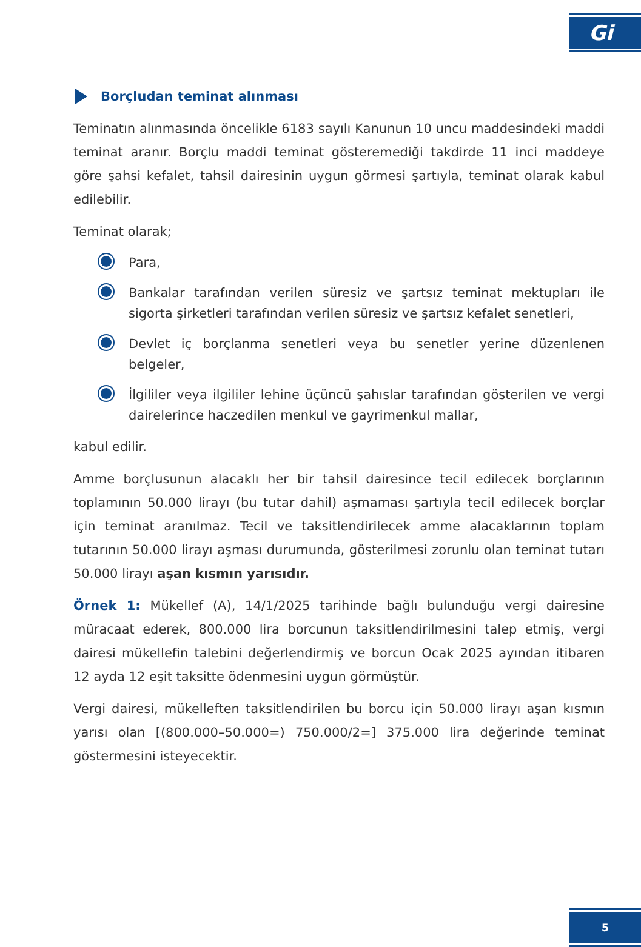Gi
Borçludan teminat alınması
Teminatın alınmasında öncelikle 6183 sayılı Kanunun 10 uncu maddesindeki maddi teminat aranır. Borçlu maddi teminat gösteremediği takdirde 11 inci maddeye göre şahsi kefalet, tahsil dairesinin uygun görmesi şartıyla, teminat olarak kabul edilebilir.
Teminat olarak;
Para,
Bankalar tarafından verilen süresiz ve şartsız teminat mektupları ile sigorta şirketleri tarafından verilen süresiz ve şartsız kefalet senetleri,
Devlet iç borçlanma senetleri veya bu senetler yerine düzenlenen belgeler,
İlgililer veya ilgililer lehine üçüncü şahıslar tarafından gösterilen ve vergi dairelerince haczedilen menkul ve gayrimenkul mallar,
kabul edilir.
Amme borçlusunun alacaklı her bir tahsil dairesince tecil edilecek borçlarının toplamının 50.000 lirayı (bu tutar dahil) aşmaması şartıyla tecil edilecek borçlar için teminat aranılmaz. Tecil ve taksitlendirilecek amme alacaklarının toplam tutarının 50.000 lirayı aşması durumunda, gösterilmesi zorunlu olan teminat tutarı 50.000 lirayı aşan kısmın yarısıdır.
Örnek 1: Mükellef (A), 14/1/2025 tarihinde bağlı bulunduğu vergi dairesine müracaat ederek, 800.000 lira borcunun taksitlendirilmesini talep etmiş, vergi dairesi mükellefin talebini değerlendirmiş ve borcun Ocak 2025 ayından itibaren 12 ayda 12 eşit taksitte ödenmesini uygun görmüştür.
Vergi dairesi, mükelleften taksitlendirilen bu borcu için 50.000 lirayı aşan kısmın yarısı olan [(800.000–50.000=) 750.000/2=] 375.000 lira değerinde teminat göstermesini isteyecektir.
5